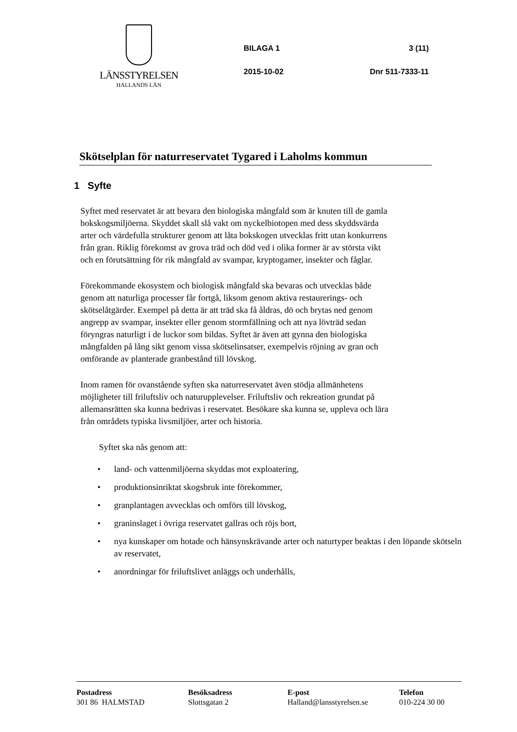LÄNSSTYRELSEN
HALLANDS LÄN
BILAGA 1 3 (11)
2015-10-02 Dnr 511-7333-11
Skötselplan för naturreservatet Tygared i Laholms kommun
1 Syfte
Syftet med reservatet är att bevara den biologiska mångfald som är knuten till de gamla bokskogsmiljöerna. Skyddet skall slå vakt om nyckelbiotopen med dess skyddsvärda arter och värdefulla strukturer genom att låta bokskogen utvecklas fritt utan konkurrens från gran. Riklig förekomst av grova träd och död ved i olika former är av största vikt och en förutsättning för rik mångfald av svampar, kryptogamer, insekter och fåglar.
Förekommande ekosystem och biologisk mångfald ska bevaras och utvecklas både genom att naturliga processer får fortgå, liksom genom aktiva restaurerings- och skötselåtgärder. Exempel på detta är att träd ska få åldras, dö och brytas ned genom angrepp av svampar, insekter eller genom stormfällning och att nya lövträd sedan föryngras naturligt i de luckor som bildas. Syftet är även att gynna den biologiska mångfalden på lång sikt genom vissa skötselinsatser, exempelvis röjning av gran och omförande av planterade granbestånd till lövskog.
Inom ramen för ovanstående syften ska naturreservatet även stödja allmänhetens möjligheter till friluftsliv och naturupplevelser. Friluftsliv och rekreation grundat på allemansrätten ska kunna bedrivas i reservatet. Besökare ska kunna se, uppleva och lära från områdets typiska livsmiljöer, arter och historia.
Syftet ska nås genom att:
• land- och vattenmiljöerna skyddas mot exploatering,
• produktionsinriktat skogsbruk inte förekommer,
• granplantagen avvecklas och omförs till lövskog,
• graninslaget i övriga reservatet gallras och röjs bort,
• nya kunskaper om hotade och hänsynskrävande arter och naturtyper beaktas i den löpande skötseln av reservatet,
• anordningar för friluftslivet anläggs och underhålls,
Postadress
301 86 HALMSTAD
Besöksadress
Slottsgatan 2
E-post
Halland@lansstyrelsen.se
Telefon
010-224 30 00